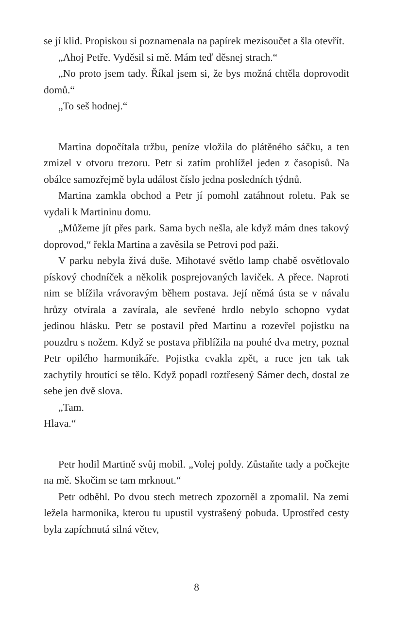se jí klid. Propiskou si poznamenala na papírek mezisoučet a šla otevřít.
„Ahoj Petře. Vyděsil si mě. Mám teď děsnej strach.“
„No proto jsem tady. Říkal jsem si, že bys možná chtěla doprovodit domů.“
„To seš hodnej.“
Martina dopočítala tržbu, peníze vložila do plátěného sáčku, a ten zmizel v otvoru trezoru. Petr si zatím prohlížel jeden z časopisů. Na obálce samozřejmě byla událost číslo jedna posledních týdnů.
Martina zamkla obchod a Petr jí pomohl zatáhnout roletu. Pak se vydali k Martininu domu.
„Můžeme jít přes park. Sama bych nešla, ale když mám dnes takový doprovod,“ řekla Martina a zavěsila se Petrovi pod paži.
V parku nebyla živá duše. Mihotavé světlo lamp chabě osvětlovalo pískový chodníček a několik posprejovaných laviček. A přece. Naproti nim se blížila vrávoravým během postava. Její němá ústa se v návalu hrůzy otvírala a zavírala, ale sevřené hrdlo nebylo schopno vydat jedinou hlásku. Petr se postavil před Martinu a rozevřel pojistku na pouzdru s nožem. Když se postava přiblížila na pouhé dva metry, poznal Petr opilého harmonikáře. Pojistka cvakla zpět, a ruce jen tak tak zachytily hroutící se tělo. Když popadl roztřesený Sámer dech, dostal ze sebe jen dvě slova.
„Tam.
Hlava.“
Petr hodil Martině svůj mobil. „Volej poldy. Zůstaňte tady a počkejte na mě. Skočim se tam mrknout.“
Petr odběhl. Po dvou stech metrech zpozorněl a zpomalil. Na zemi ležela harmonika, kterou tu upustil vystrašený pobuda. Uprostřed cesty byla zapíchnutá silná větev,
8